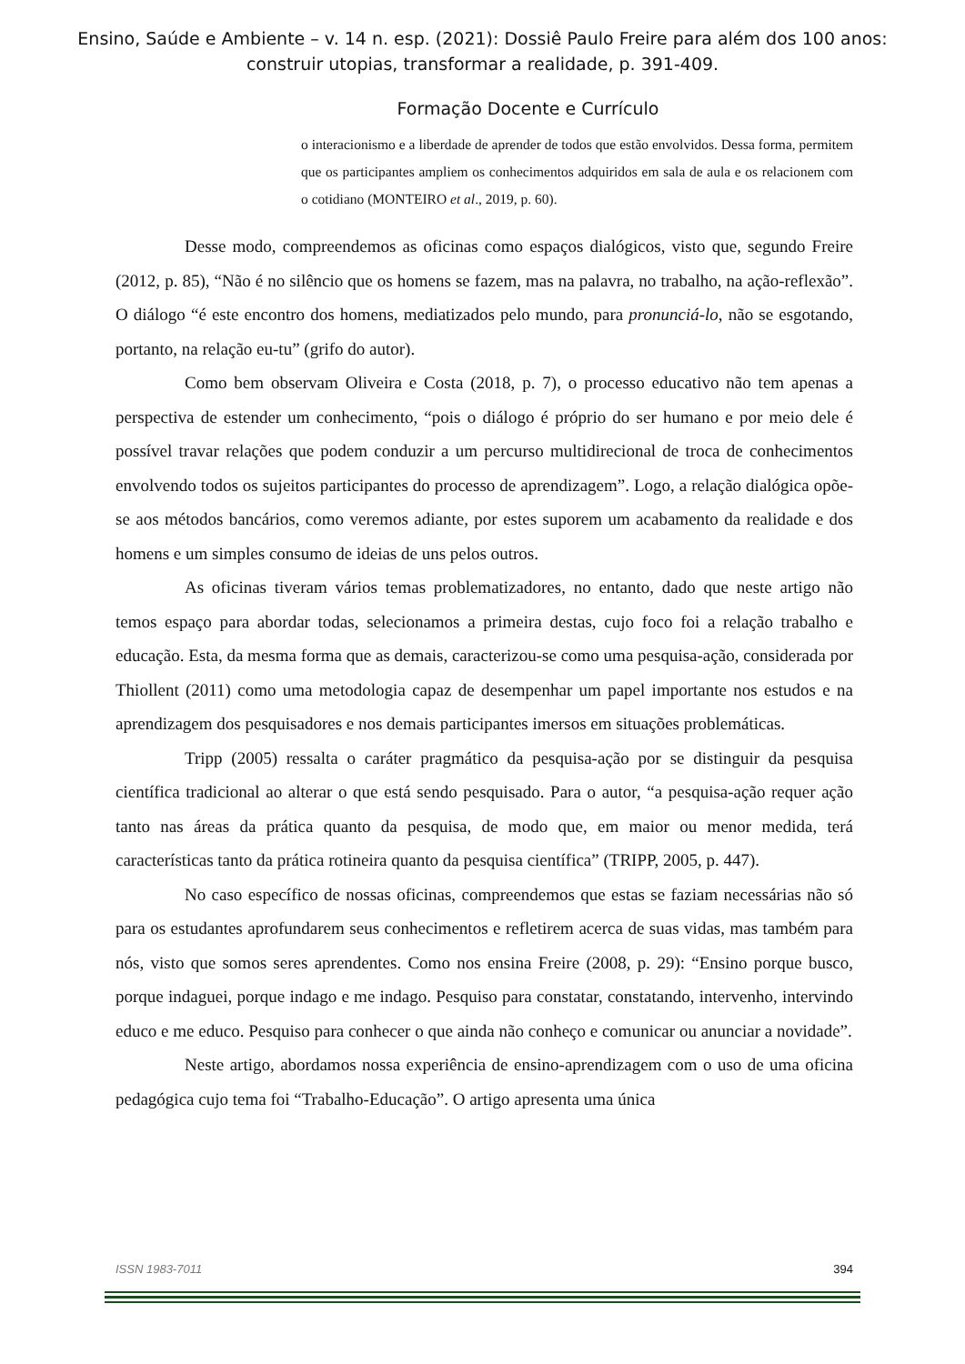Ensino, Saúde e Ambiente – v. 14 n. esp. (2021): Dossiê Paulo Freire para além dos 100 anos:
construir utopias, transformar a realidade, p. 391-409.
Formação Docente e Currículo
o interacionismo e a liberdade de aprender de todos que estão envolvidos. Dessa forma, permitem que os participantes ampliem os conhecimentos adquiridos em sala de aula e os relacionem com o cotidiano (MONTEIRO et al., 2019, p. 60).
Desse modo, compreendemos as oficinas como espaços dialógicos, visto que, segundo Freire (2012, p. 85), “Não é no silêncio que os homens se fazem, mas na palavra, no trabalho, na ação-reflexão”. O diálogo “é este encontro dos homens, mediatizados pelo mundo, para pronunciá-lo, não se esgotando, portanto, na relação eu-tu” (grifo do autor).
Como bem observam Oliveira e Costa (2018, p. 7), o processo educativo não tem apenas a perspectiva de estender um conhecimento, “pois o diálogo é próprio do ser humano e por meio dele é possível travar relações que podem conduzir a um percurso multidirecional de troca de conhecimentos envolvendo todos os sujeitos participantes do processo de aprendizagem”. Logo, a relação dialógica opõe-se aos métodos bancários, como veremos adiante, por estes suporem um acabamento da realidade e dos homens e um simples consumo de ideias de uns pelos outros.
As oficinas tiveram vários temas problematizadores, no entanto, dado que neste artigo não temos espaço para abordar todas, selecionamos a primeira destas, cujo foco foi a relação trabalho e educação. Esta, da mesma forma que as demais, caracterizou-se como uma pesquisa-ação, considerada por Thiollent (2011) como uma metodologia capaz de desempenhar um papel importante nos estudos e na aprendizagem dos pesquisadores e nos demais participantes imersos em situações problemáticas.
Tripp (2005) ressalta o caráter pragmático da pesquisa-ação por se distinguir da pesquisa científica tradicional ao alterar o que está sendo pesquisado. Para o autor, “a pesquisa-ação requer ação tanto nas áreas da prática quanto da pesquisa, de modo que, em maior ou menor medida, terá características tanto da prática rotineira quanto da pesquisa científica” (TRIPP, 2005, p. 447).
No caso específico de nossas oficinas, compreendemos que estas se faziam necessárias não só para os estudantes aprofundarem seus conhecimentos e refletirem acerca de suas vidas, mas também para nós, visto que somos seres aprendentes. Como nos ensina Freire (2008, p. 29): “Ensino porque busco, porque indaguei, porque indago e me indago. Pesquiso para constatar, constatando, intervenho, intervindo educo e me educo. Pesquiso para conhecer o que ainda não conheço e comunicar ou anunciar a novidade”.
Neste artigo, abordamos nossa experiência de ensino-aprendizagem com o uso de uma oficina pedagógica cujo tema foi “Trabalho-Educação”. O artigo apresenta uma única
ISSN 1983-7011 394